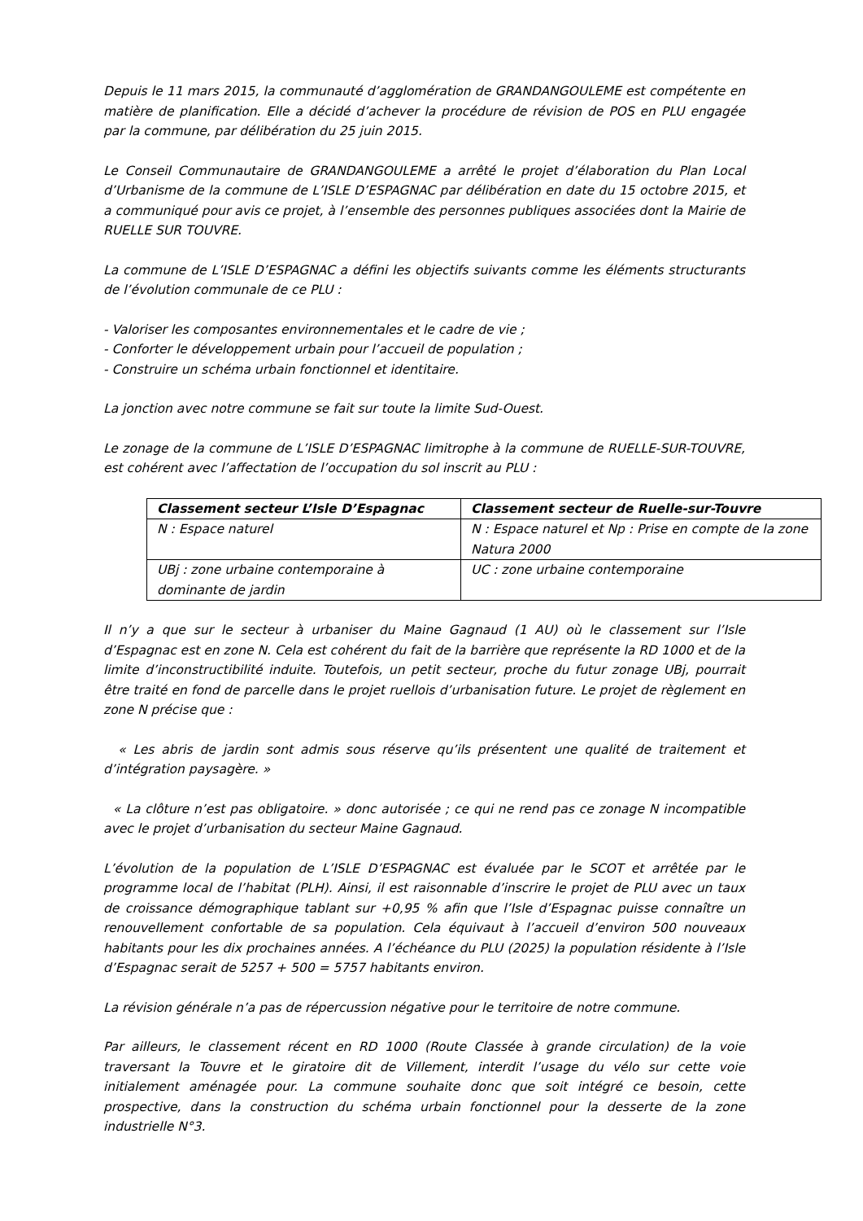Depuis le 11 mars 2015, la communauté d’agglomération de GRANDANGOULEME est compétente en matière de planification. Elle a décidé d’achever la procédure de révision de POS en PLU engagée par la commune, par délibération du 25 juin 2015.
Le Conseil Communautaire de GRANDANGOULEME a arrêté le projet d’élaboration du Plan Local d’Urbanisme de la commune de L’ISLE D’ESPAGNAC par délibération en date du 15 octobre 2015, et a communiqué pour avis ce projet, à l’ensemble des personnes publiques associées dont la Mairie de RUELLE SUR TOUVRE.
La commune de L’ISLE D’ESPAGNAC a défini les objectifs suivants comme les éléments structurants de l’évolution communale de ce PLU :
- Valoriser les composantes environnementales et le cadre de vie ;
- Conforter le développement urbain pour l’accueil de population ;
- Construire un schéma urbain fonctionnel et identitaire.
La jonction avec notre commune se fait sur toute la limite Sud-Ouest.
Le zonage de la commune de L’ISLE D’ESPAGNAC limitrophe à la commune de RUELLE-SUR-TOUVRE, est cohérent avec l’affectation de l’occupation du sol inscrit au PLU :
| Classement secteur L’Isle D’Espagnac | Classement secteur de Ruelle-sur-Touvre |
| --- | --- |
| N : Espace naturel | N : Espace naturel et Np : Prise en compte de la zone Natura 2000 |
| UBj : zone urbaine contemporaine à dominante de jardin | UC : zone urbaine contemporaine |
Il n’y a que sur le secteur à urbaniser du Maine Gagnaud (1 AU) où le classement sur l’Isle d’Espagnac est en zone N. Cela est cohérent du fait de la barrière que représente la RD 1000 et de la limite d’inconstructibilité induite. Toutefois, un petit secteur, proche du futur zonage UBj, pourrait être traité en fond de parcelle dans le projet ruellois d’urbanisation future. Le projet de règlement en zone N précise que :
« Les abris de jardin sont admis sous réserve qu’ils présentent une qualité de traitement et d’intégration paysagère. »
« La clôture n’est pas obligatoire. » donc autorisée ; ce qui ne rend pas ce zonage N incompatible avec le projet d’urbanisation du secteur Maine Gagnaud.
L’évolution de la population de L’ISLE D’ESPAGNAC est évaluée par le SCOT et arrêtée par le programme local de l’habitat (PLH). Ainsi, il est raisonnable d’inscrire le projet de PLU avec un taux de croissance démographique tablant sur +0,95 % afin que l’Isle d’Espagnac puisse connaître un renouvellement confortable de sa population. Cela équivaut à l’accueil d’environ 500 nouveaux habitants pour les dix prochaines années. A l’échéance du PLU (2025) la population résidente à l’Isle d’Espagnac serait de 5257 + 500 = 5757 habitants environ.
La révision générale n’a pas de répercussion négative pour le territoire de notre commune.
Par ailleurs, le classement récent en RD 1000 (Route Classée à grande circulation) de la voie traversant la Touvre et le giratoire dit de Villement, interdit l’usage du vélo sur cette voie initialement aménagée pour. La commune souhaite donc que soit intégré ce besoin, cette prospective, dans la construction du schéma urbain fonctionnel pour la desserte de la zone industrielle N°3.